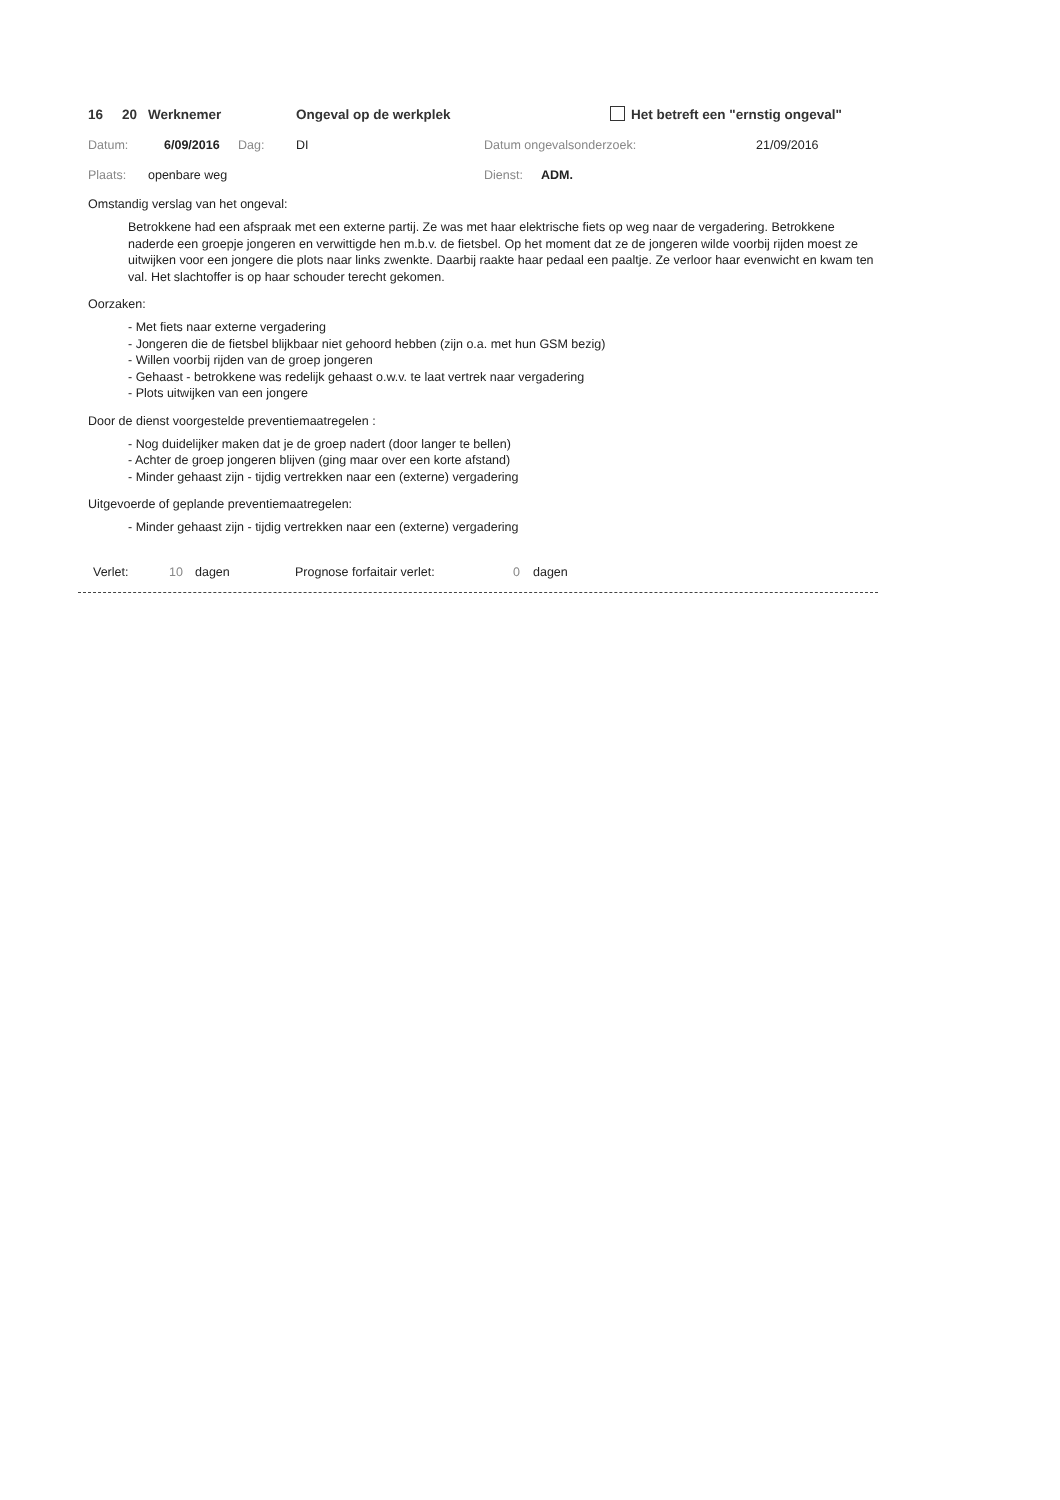16 20 Werknemer Ongeval op de werkplek Het betreft een "ernstig ongeval"
Datum: 6/09/2016 Dag: DI Datum ongevalsonderzoek: 21/09/2016
Plaats: openbare weg Dienst: ADM.
Omstandig verslag van het ongeval:
Betrokkene had een afspraak met een externe partij. Ze was met haar elektrische fiets op weg naar de vergadering. Betrokkene naderde een groepje jongeren en verwittigde hen m.b.v. de fietsbel. Op het moment dat ze de jongeren wilde voorbij rijden moest ze uitwijken voor een jongere die plots naar links zwenkte. Daarbij raakte haar pedaal een paaltje. Ze verloor haar evenwicht en kwam ten val. Het slachtoffer is op haar schouder terecht gekomen.
Oorzaken:
- Met fiets naar externe vergadering
- Jongeren die de fietsbel blijkbaar niet gehoord hebben (zijn o.a. met hun GSM bezig)
- Willen voorbij rijden van de groep jongeren
- Gehaast - betrokkene was redelijk gehaast o.w.v. te laat vertrek naar vergadering
- Plots uitwijken van een jongere
Door de dienst voorgestelde preventiemaatregelen :
- Nog duidelijker maken dat je de groep nadert (door langer te bellen)
- Achter de groep jongeren blijven (ging maar over een korte afstand)
- Minder gehaast zijn - tijdig vertrekken naar een (externe) vergadering
Uitgevoerde of geplande preventiemaatregelen:
- Minder gehaast zijn - tijdig vertrekken naar een (externe) vergadering
Verlet: 10 dagen Prognose forfaitair verlet: 0 dagen